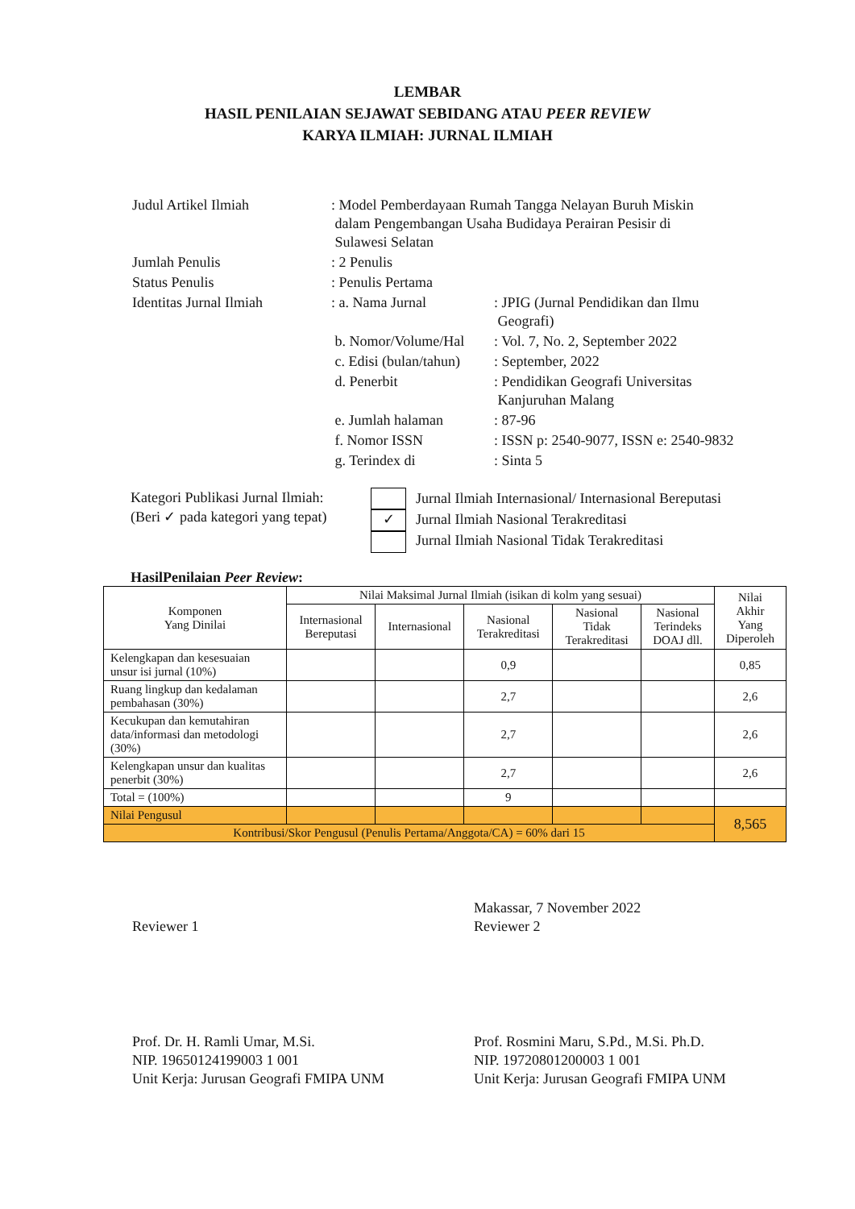LEMBAR
HASIL PENILAIAN SEJAWAT SEBIDANG ATAU PEER REVIEW
KARYA ILMIAH: JURNAL ILMIAH
| Judul Artikel Ilmiah | : Model Pemberdayaan Rumah Tangga Nelayan Buruh Miskin dalam Pengembangan Usaha Budidaya Perairan Pesisir di Sulawesi Selatan | |
| Jumlah Penulis | : 2 Penulis | |
| Status Penulis | : Penulis Pertama | |
| Identitas Jurnal Ilmiah | : a. Nama Jurnal | : JPIG (Jurnal Pendidikan dan Ilmu Geografi) |
| | b. Nomor/Volume/Hal | : Vol. 7, No. 2, September 2022 |
| | c. Edisi (bulan/tahun) | : September, 2022 |
| | d. Penerbit | : Pendidikan Geografi Universitas Kanjuruhan Malang |
| | e. Jumlah halaman | : 87-96 |
| | f. Nomor ISSN | : ISSN p: 2540-9077, ISSN e: 2540-9832 |
| | g. Terindex di | : Sinta 5 |
Kategori Publikasi Jurnal Ilmiah:
(Beri ✓ pada kategori yang tepat)
✓
Jurnal Ilmiah Internasional/ Internasional Bereputasi
Jurnal Ilmiah Nasional Terakreditasi
Jurnal Ilmiah Nasional Tidak Terakreditasi
HasilPenilaian Peer Review:
| Komponen Yang Dinilai | Nilai Maksimal Jurnal Ilmiah (isikan di kolm yang sesuai) | | | | | Nilai Akhir Yang Diperoleh |
| --- | --- | --- | --- | --- | --- | --- |
| | Internasional Bereputasi | Internasional | Nasional Terakreditasi | Nasional Tidak Terakreditasi | Nasional Terindeks DOAJ dll. | |
| Kelengkapan dan kesesuaian unsur isi jurnal (10%) | | | 0,9 | | | 0,85 |
| Ruang lingkup dan kedalaman pembahasan (30%) | | | 2,7 | | | 2,6 |
| Kecukupan dan kemutahiran data/informasi dan metodologi (30%) | | | 2,7 | | | 2,6 |
| Kelengkapan unsur dan kualitas penerbit (30%) | | | 2,7 | | | 2,6 |
| Total = (100%) | | | 9 | | | |
| Nilai Pengusul | | | | | | 8,565 |
| Kontribusi/Skor Pengusul (Penulis Pertama/Anggota/CA) = 60% dari 15 | | | | | | |
Reviewer 1
Prof. Dr. H. Ramli Umar, M.Si.
NIP. 19650124199003 1 001
Unit Kerja: Jurusan Geografi FMIPA UNM
Makassar, 7 November 2022
Reviewer 2
Prof. Rosmini Maru, S.Pd., M.Si. Ph.D.
NIP. 19720801200003 1 001
Unit Kerja: Jurusan Geografi FMIPA UNM